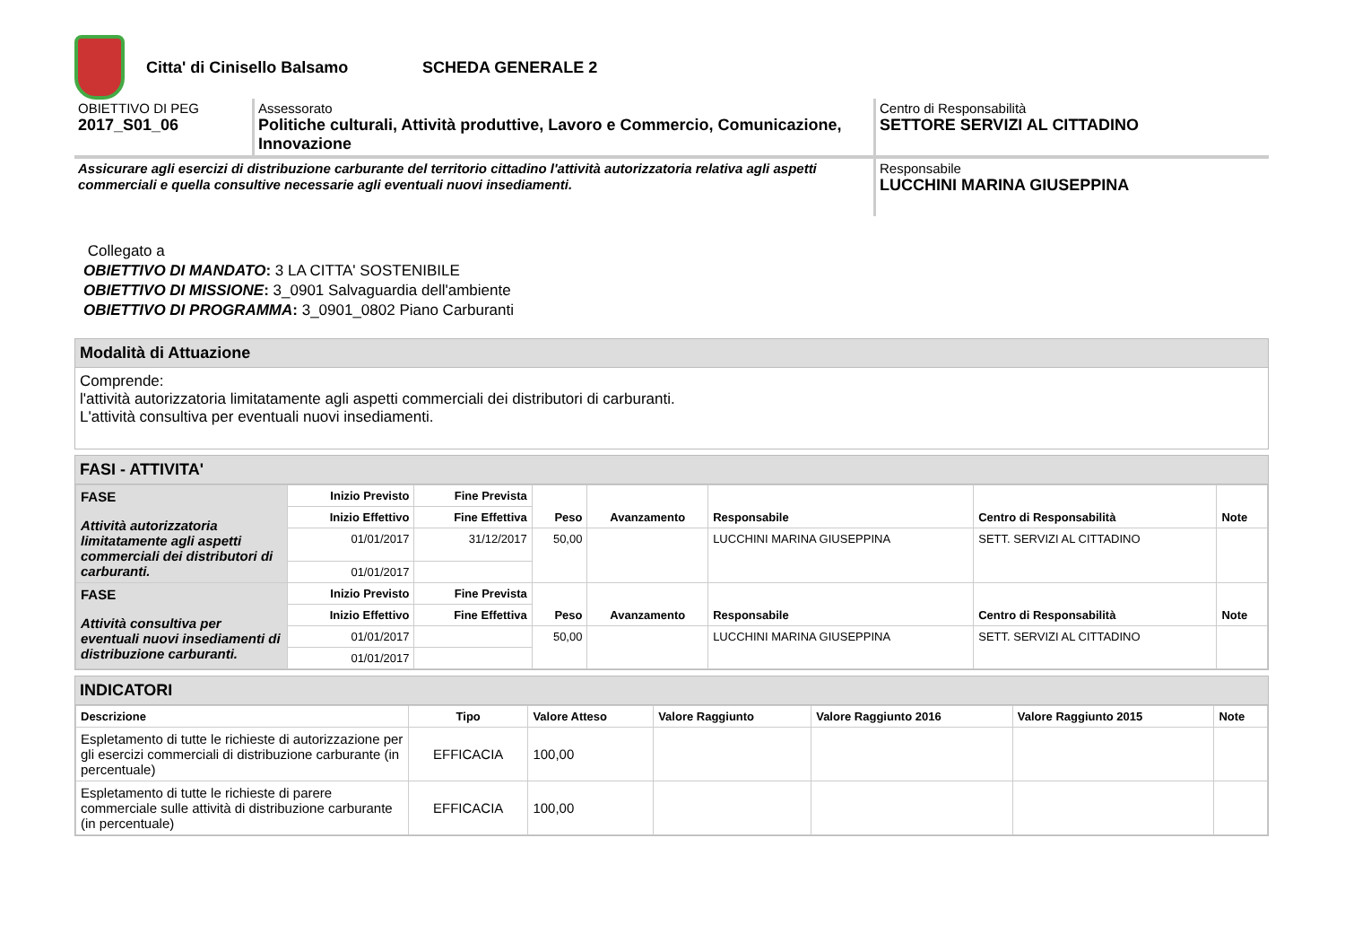Citta' di Cinisello Balsamo SCHEDA GENERALE 2
| OBIETTIVO DI PEG 2017_S01_06 | Assessorato Politiche culturali, Attività produttive, Lavoro e Commercio, Comunicazione, Innovazione | Centro di Responsabilità SETTORE SERVIZI AL CITTADINO |
| Assicurare agli esercizi di distribuzione carburante del territorio cittadino l'attività autorizzatoria relativa agli aspetti commerciali e quella consultive necessarie agli eventuali nuovi insediamenti. | | Responsabile LUCCHINI MARINA GIUSEPPINA |
Collegato a
OBIETTIVO DI MANDATO: 3 LA CITTA' SOSTENIBILE
OBIETTIVO DI MISSIONE: 3_0901 Salvaguardia dell'ambiente
OBIETTIVO DI PROGRAMMA: 3_0901_0802 Piano Carburanti
Modalità di Attuazione
Comprende:
l'attività autorizzatoria limitatamente agli aspetti commerciali dei distributori di carburanti.
L'attività consultiva per eventuali nuovi insediamenti.
FASI - ATTIVITA'
| FASE Attività autorizzatoria limitatamente agli aspetti commerciali dei distributori di carburanti. | Inizio Previsto | Fine Prevista | Peso | Avanzamento | Responsabile | Centro di Responsabilità | Note |
| | Inizio Effettivo | Fine Effettiva | | | | | |
| | 01/01/2017 | 31/12/2017 | 50,00 | | LUCCHINI MARINA GIUSEPPINA | SETT. SERVIZI AL CITTADINO | |
| | 01/01/2017 | | | | | | |
| FASE Attività consultiva per eventuali nuovi insediamenti di distribuzione carburanti. | Inizio Previsto | Fine Prevista | Peso | Avanzamento | Responsabile | Centro di Responsabilità | Note |
| | Inizio Effettivo | Fine Effettiva | | | | | |
| | 01/01/2017 | | 50,00 | | LUCCHINI MARINA GIUSEPPINA | SETT. SERVIZI AL CITTADINO | |
| | 01/01/2017 | | | | | | |
INDICATORI
| Descrizione | Tipo | Valore Atteso | Valore Raggiunto | Valore Raggiunto 2016 | Valore Raggiunto 2015 | Note |
| --- | --- | --- | --- | --- | --- | --- |
| Espletamento di tutte le richieste di autorizzazione per gli esercizi commerciali di distribuzione carburante (in percentuale) | EFFICACIA | 100,00 | | | | |
| Espletamento di tutte le richieste di parere commerciale sulle attività di distribuzione carburante (in percentuale) | EFFICACIA | 100,00 | | | | |